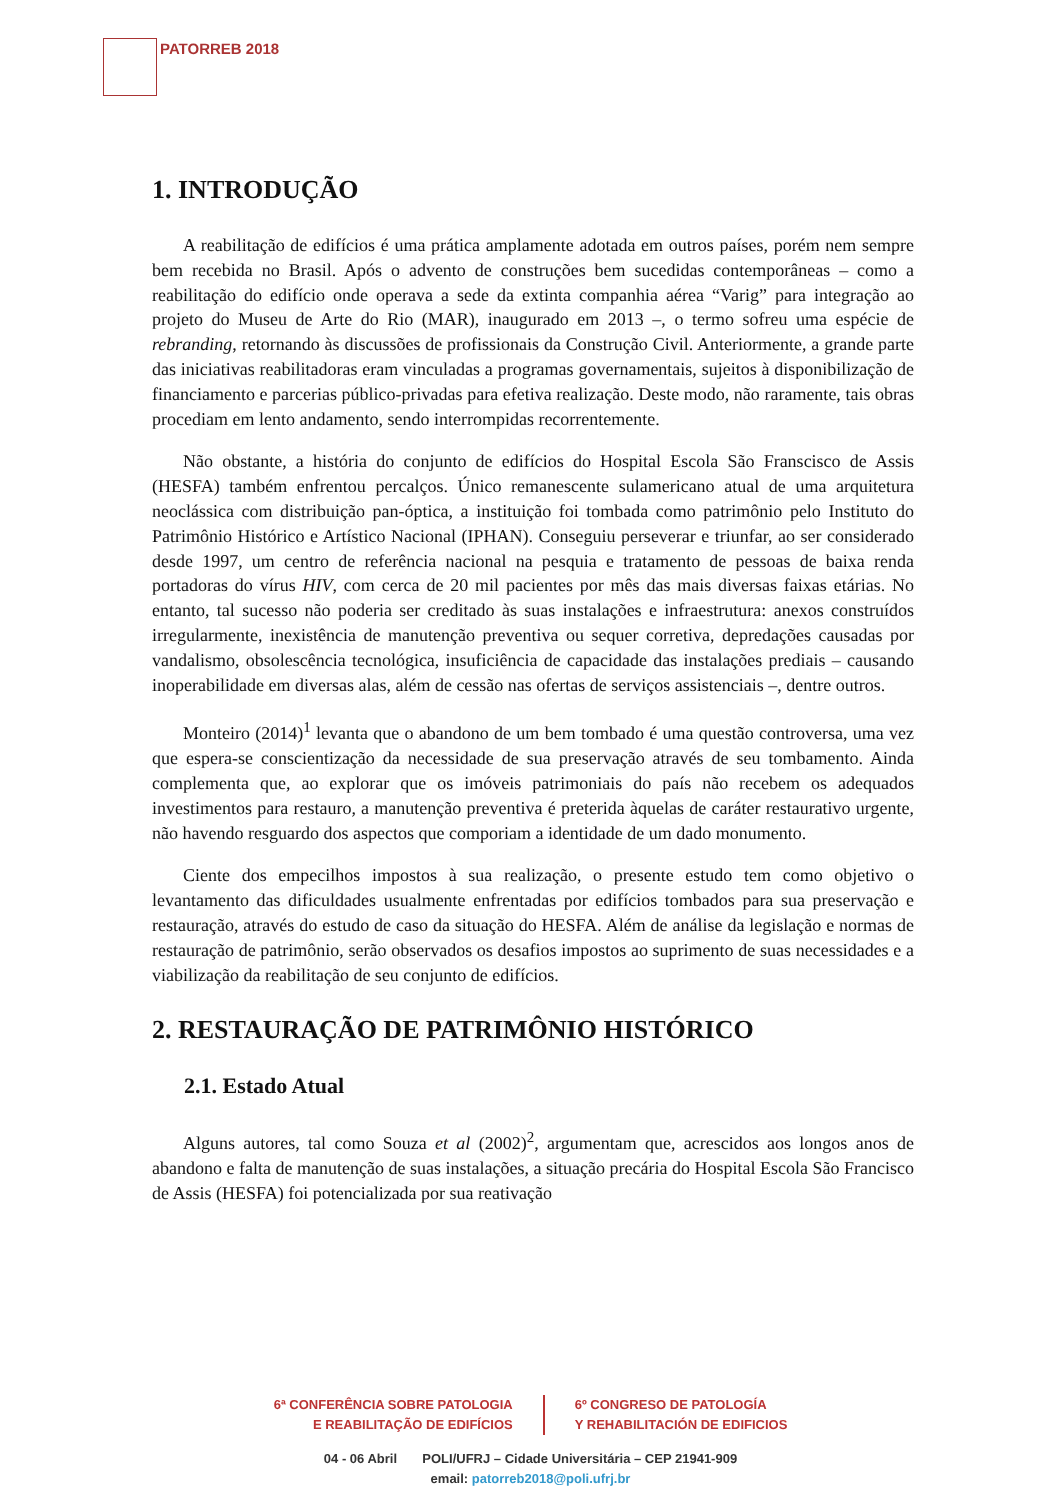PATORREB 2018
1. INTRODUÇÃO
A reabilitação de edifícios é uma prática amplamente adotada em outros países, porém nem sempre bem recebida no Brasil. Após o advento de construções bem sucedidas contemporâneas – como a reabilitação do edifício onde operava a sede da extinta companhia aérea “Varig” para integração ao projeto do Museu de Arte do Rio (MAR), inaugurado em 2013 –, o termo sofreu uma espécie de rebranding, retornando às discussões de profissionais da Construção Civil. Anteriormente, a grande parte das iniciativas reabilitadoras eram vinculadas a programas governamentais, sujeitos à disponibilização de financiamento e parcerias público-privadas para efetiva realização. Deste modo, não raramente, tais obras procediam em lento andamento, sendo interrompidas recorrentemente.
Não obstante, a história do conjunto de edifícios do Hospital Escola São Franscisco de Assis (HESFA) também enfrentou percalços. Único remanescente sulamericano atual de uma arquitetura neoclássica com distribuição pan-óptica, a instituição foi tombada como patrimônio pelo Instituto do Patrimônio Histórico e Artístico Nacional (IPHAN). Conseguiu perseverar e triunfar, ao ser considerado desde 1997, um centro de referência nacional na pesquia e tratamento de pessoas de baixa renda portadoras do vírus HIV, com cerca de 20 mil pacientes por mês das mais diversas faixas etárias. No entanto, tal sucesso não poderia ser creditado às suas instalações e infraestrutura: anexos construídos irregularmente, inexistência de manutenção preventiva ou sequer corretiva, depredações causadas por vandalismo, obsolescência tecnológica, insuficiência de capacidade das instalações prediais – causando inoperabilidade em diversas alas, além de cessão nas ofertas de serviços assistenciais –, dentre outros.
Monteiro (2014)<sup>1</sup> levanta que o abandono de um bem tombado é uma questão controversa, uma vez que espera-se conscientização da necessidade de sua preservação através de seu tombamento. Ainda complementa que, ao explorar que os imóveis patrimoniais do país não recebem os adequados investimentos para restauro, a manutenção preventiva é preterida àquelas de caráter restaurativo urgente, não havendo resguardo dos aspectos que comporiam a identidade de um dado monumento.
Ciente dos empecilhos impostos à sua realização, o presente estudo tem como objetivo o levantamento das dificuldades usualmente enfrentadas por edifícios tombados para sua preservação e restauração, através do estudo de caso da situação do HESFA. Além de análise da legislação e normas de restauração de patrimônio, serão observados os desafios impostos ao suprimento de suas necessidades e a viabilização da reabilitação de seu conjunto de edifícios.
2. RESTAURAÇÃO DE PATRIMÔNIO HISTÓRICO
2.1. Estado Atual
Alguns autores, tal como Souza et al (2002)<sup>2</sup>, argumentam que, acrescidos aos longos anos de abandono e falta de manutenção de suas instalações, a situação precária do Hospital Escola São Francisco de Assis (HESFA) foi potencializada por sua reativação
6ª CONFERÊNCIA SOBRE PATOLOGIA
E REABILITAÇÃO DE EDIFÍCIOS
6º CONGRESO DE PATOLOGÍA
Y REHABILITACIÓN DE EDIFICIOS
04 - 06 Abril POLI/UFRJ – Cidade Universitária – CEP 21941-909
email: patorreb2018@poli.ufrj.br